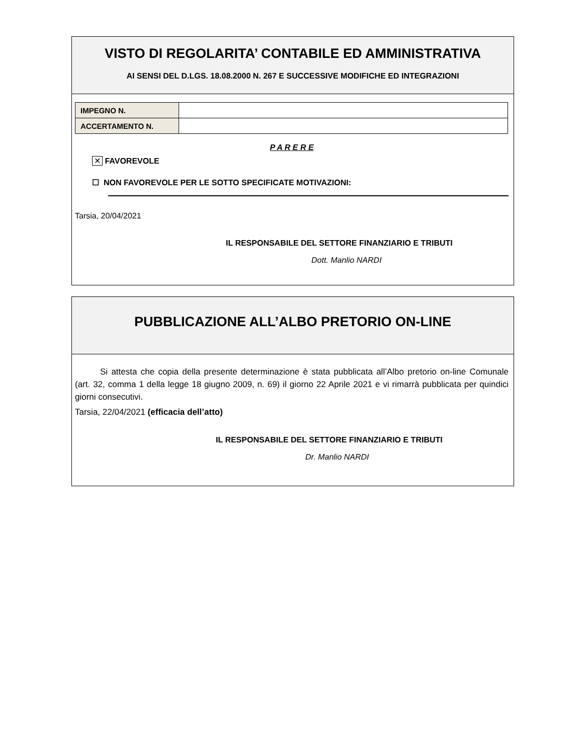VISTO DI REGOLARITA’ CONTABILE ED AMMINISTRATIVA
AI SENSI DEL D.LGS. 18.08.2000 N. 267 E SUCCESSIVE MODIFICHE ED INTEGRAZIONI
| IMPEGNO N. | |
| ACCERTAMENTO N. | |
P A R E R E
✕ FAVOREVOLE
☐ NON FAVOREVOLE PER LE SOTTO SPECIFICATE MOTIVAZIONI:
Tarsia, 20/04/2021
IL RESPONSABILE DEL SETTORE FINANZIARIO E TRIBUTI
Dott. Manlio NARDI
PUBBLICAZIONE ALL’ALBO PRETORIO ON-LINE
Si attesta che copia della presente determinazione è stata pubblicata all’Albo pretorio on-line Comunale (art. 32, comma 1 della legge 18 giugno 2009, n. 69) il giorno 22 Aprile 2021 e vi rimarrà pubblicata per quindici giorni consecutivi.
Tarsia, 22/04/2021 (efficacia dell’atto)
IL RESPONSABILE DEL SETTORE FINANZIARIO E TRIBUTI
Dr. Manlio NARDI